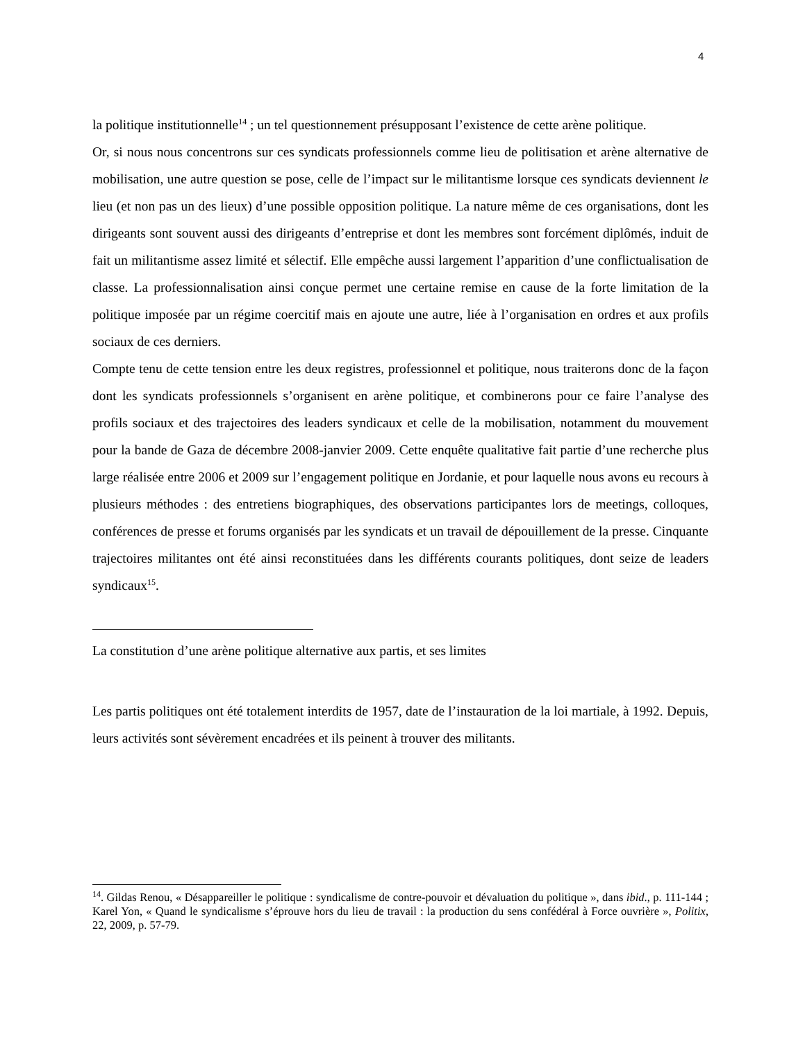4
la politique institutionnelle<sup>14</sup> ; un tel questionnement présupposant l’existence de cette arène politique.
Or, si nous nous concentrons sur ces syndicats professionnels comme lieu de politisation et arène alternative de mobilisation, une autre question se pose, celle de l’impact sur le militantisme lorsque ces syndicats deviennent le lieu (et non pas un des lieux) d’une possible opposition politique. La nature même de ces organisations, dont les dirigeants sont souvent aussi des dirigeants d’entreprise et dont les membres sont forcément diplômés, induit de fait un militantisme assez limité et sélectif. Elle empêche aussi largement l’apparition d’une conflictualisation de classe. La professionnalisation ainsi conçue permet une certaine remise en cause de la forte limitation de la politique imposée par un régime coercitif mais en ajoute une autre, liée à l’organisation en ordres et aux profils sociaux de ces derniers.
Compte tenu de cette tension entre les deux registres, professionnel et politique, nous traiterons donc de la façon dont les syndicats professionnels s’organisent en arène politique, et combinerons pour ce faire l’analyse des profils sociaux et des trajectoires des leaders syndicaux et celle de la mobilisation, notamment du mouvement pour la bande de Gaza de décembre 2008-janvier 2009. Cette enquête qualitative fait partie d’une recherche plus large réalisée entre 2006 et 2009 sur l’engagement politique en Jordanie, et pour laquelle nous avons eu recours à plusieurs méthodes : des entretiens biographiques, des observations participantes lors de meetings, colloques, conférences de presse et forums organisés par les syndicats et un travail de dépouillement de la presse. Cinquante trajectoires militantes ont été ainsi reconstituées dans les différents courants politiques, dont seize de leaders syndicaux<sup>15</sup>.
La constitution d’une arène politique alternative aux partis, et ses limites
Les partis politiques ont été totalement interdits de 1957, date de l’instauration de la loi martiale, à 1992. Depuis, leurs activités sont sévèrement encadrées et ils peinent à trouver des militants.
<sup>14</sup>. Gildas Renou, « Désappareiller le politique : syndicalisme de contre-pouvoir et dévaluation du politique », dans ibid., p. 111-144 ; Karel Yon, « Quand le syndicalisme s’éprouve hors du lieu de travail : la production du sens confédéral à Force ouvrière », Politix, 22, 2009, p. 57-79.